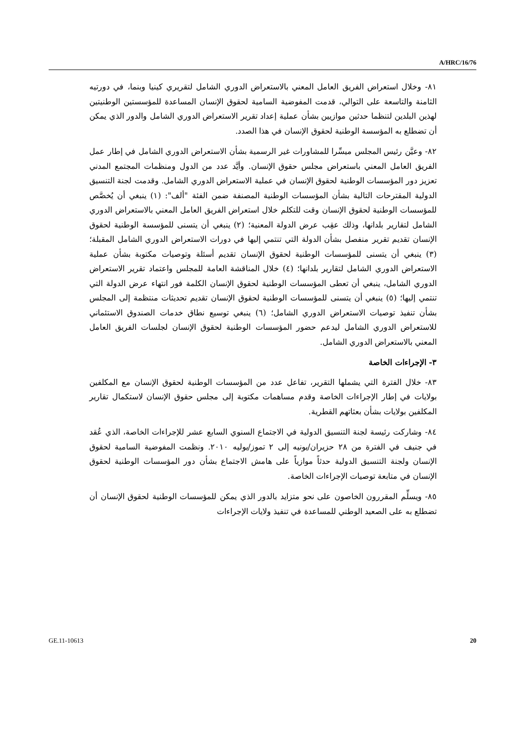A/HRC/16/76
٨١- وخلال استعراض الفريق العامل المعني بالاستعراض الدوري الشامل لتقريري كينيا وبنما، في دورتيه الثامنة والتاسعة على التوالي، قدمت المفوضية السامية لحقوق الإنسان المساعدة للمؤسستين الوطنيتين لهذين البلدين لتنظما حدثين موازيين بشأن عملية إعداد تقرير الاستعراض الدوري الشامل والدور الذي يمكن أن تضطلع به المؤسسة الوطنية لحقوق الإنسان في هذا الصدد.
٨٢- وعيَّن رئيس المجلس ميسِّرا للمشاورات غير الرسمية بشأن الاستعراض الدوري الشامل في إطار عمل الفريق العامل المعني باستعراض مجلس حقوق الإنسان. وأيَّد عدد من الدول ومنظمات المجتمع المدني تعزيز دور المؤسسات الوطنية لحقوق الإنسان في عملية الاستعراض الدوري الشامل. وقدمت لجنة التنسيق الدولية المقترحات التالية بشأن المؤسسات الوطنية المصنفة ضمن الفئة "ألف": (١) ينبغي أن يُخصَّص للمؤسسات الوطنية لحقوق الإنسان وقت للتكلم خلال استعراض الفريق العامل المعني بالاستعراض الدوري الشامل لتقارير بلدانها، وذلك عقِب عرض الدولة المعنية؛ (٢) ينبغي أن يتسنى للمؤسسة الوطنية لحقوق الإنسان تقديم تقرير منفصل بشأن الدولة التي تنتمي إليها في دورات الاستعراض الدوري الشامل المقبلة؛ (٣) ينبغي أن يتسنى للمؤسسات الوطنية لحقوق الإنسان تقديم أسئلة وتوصيات مكتوبة بشأن عملية الاستعراض الدوري الشامل لتقارير بلدانها؛ (٤) خلال المناقشة العامة للمجلس واعتماد تقرير الاستعراض الدوري الشامل، ينبغي أن تعطى المؤسسات الوطنية لحقوق الإنسان الكلمة فور انتهاء عرض الدولة التي تنتمي إليها؛ (٥) ينبغي أن يتسنى للمؤسسات الوطنية لحقوق الإنسان تقديم تحديثات منتظمة إلى المجلس بشأن تنفيذ توصيات الاستعراض الدوري الشامل؛ (٦) ينبغي توسيع نطاق خدمات الصندوق الاستئماني للاستعراض الدوري الشامل ليدعم حضور المؤسسات الوطنية لحقوق الإنسان لجلسات الفريق العامل المعني بالاستعراض الدوري الشامل.
٣- الإجراءات الخاصة
٨٣- خلال الفترة التي يشملها التقرير، تفاعل عدد من المؤسسات الوطنية لحقوق الإنسان مع المكلفين بولايات في إطار الإجراءات الخاصة وقدم مساهمات مكتوبة إلى مجلس حقوق الإنسان لاستكمال تقارير المكلفين بولايات بشأن بعثاتهم القطرية.
٨٤- وشاركت رئيسة لجنة التنسيق الدولية في الاجتماع السنوي السابع عشر للإجراءات الخاصة، الذي عُقد في جنيف في الفترة من ٢٨ حزيران/يونيه إلى ٢ تموز/يوليه ٢٠١٠. ونظمت المفوضية السامية لحقوق الإنسان ولجنة التنسيق الدولية حدثاً موازياً على هامش الاجتماع بشأن دور المؤسسات الوطنية لحقوق الإنسان في متابعة توصيات الإجراءات الخاصة.
٨٥- ويسلِّم المقررون الخاصون على نحو متزايد بالدور الذي يمكن للمؤسسات الوطنية لحقوق الإنسان أن تضطلع به على الصعيد الوطني للمساعدة في تنفيذ ولايات الإجراءات
GE.11-10613 20